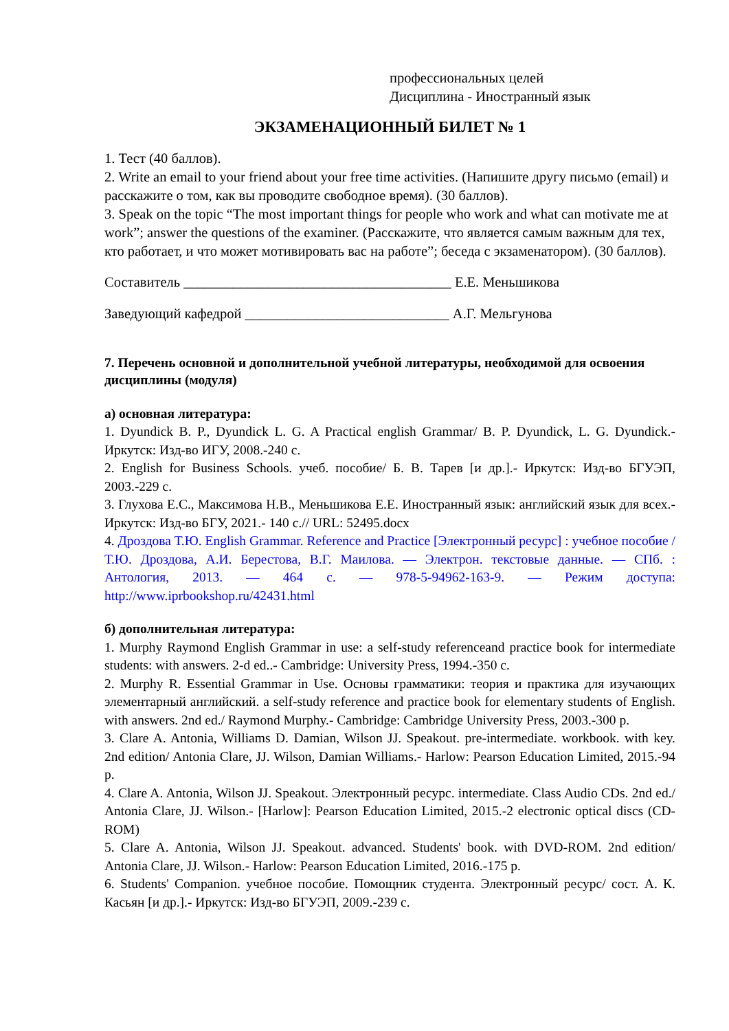профессиональных целей
Дисциплина - Иностранный язык
ЭКЗАМЕНАЦИОННЫЙ БИЛЕТ № 1
1. Тест (40 баллов).
2. Write an email to your friend about your free time activities. (Напишите другу письмо (email) и расскажите о том, как вы проводите свободное время). (30 баллов).
3. Speak on the topic “The most important things for people who work and what can motivate me at work”; answer the questions of the examiner. (Расскажите, что является самым важным для тех, кто работает, и что может мотивировать вас на работе”; беседа с экзаменатором). (30 баллов).
Составитель ______________________________________ Е.Е. Меньшикова
Заведующий кафедрой _____________________________ А.Г. Мельгунова
7. Перечень основной и дополнительной учебной литературы, необходимой для освоения дисциплины (модуля)
а) основная литература:
1. Dyundick B. P., Dyundick L. G. A Practical english Grammar/ B. P. Dyundick, L. G. Dyundick.- Иркутск: Изд-во ИГУ, 2008.-240 с.
2. English for Business Schools. учеб. пособие/ Б. В. Тарев [и др.].- Иркутск: Изд-во БГУЭП, 2003.-229 с.
3. Глухова Е.С., Максимова Н.В., Меньшикова Е.Е. Иностранный язык: английский язык для всех.- Иркутск: Изд-во БГУ, 2021.- 140 с.// URL: 52495.docx
4. Дроздова Т.Ю. English Grammar. Reference and Practice [Электронный ресурс] : учебное пособие / Т.Ю. Дроздова, А.И. Берестова, В.Г. Маилова. — Электрон. текстовые данные. — СПб. : Антология, 2013. — 464 c. — 978-5-94962-163-9. — Режим доступа: http://www.iprbookshop.ru/42431.html
б) дополнительная литература:
1. Murphy Raymond English Grammar in use: a self-study referenceand practice book for intermediate students: with answers. 2-d ed..- Cambridge: University Press, 1994.-350 с.
2. Murphy R. Essential Grammar in Use. Основы грамматики: теория и практика для изучающих элементарный английский. a self-study reference and practice book for elementary students of English. with answers. 2nd ed./ Raymond Murphy.- Cambridge: Cambridge University Press, 2003.-300 p.
3. Clare A. Antonia, Williams D. Damian, Wilson JJ. Speakout. pre-intermediate. workbook. with key. 2nd edition/ Antonia Clare, JJ. Wilson, Damian Williams.- Harlow: Pearson Education Limited, 2015.-94 p.
4. Clare A. Antonia, Wilson JJ. Speakout. Электронный ресурс. intermediate. Class Audio CDs. 2nd ed./ Antonia Clare, JJ. Wilson.- [Harlow]: Pearson Education Limited, 2015.-2 electronic optical discs (CD-ROM)
5. Clare A. Antonia, Wilson JJ. Speakout. advanced. Students' book. with DVD-ROM. 2nd edition/ Antonia Clare, JJ. Wilson.- Harlow: Pearson Education Limited, 2016.-175 p.
6. Students' Companion. учебное пособие. Помощник студента. Электронный ресурс/ сост. А. К. Касьян [и др.].- Иркутск: Изд-во БГУЭП, 2009.-239 с.